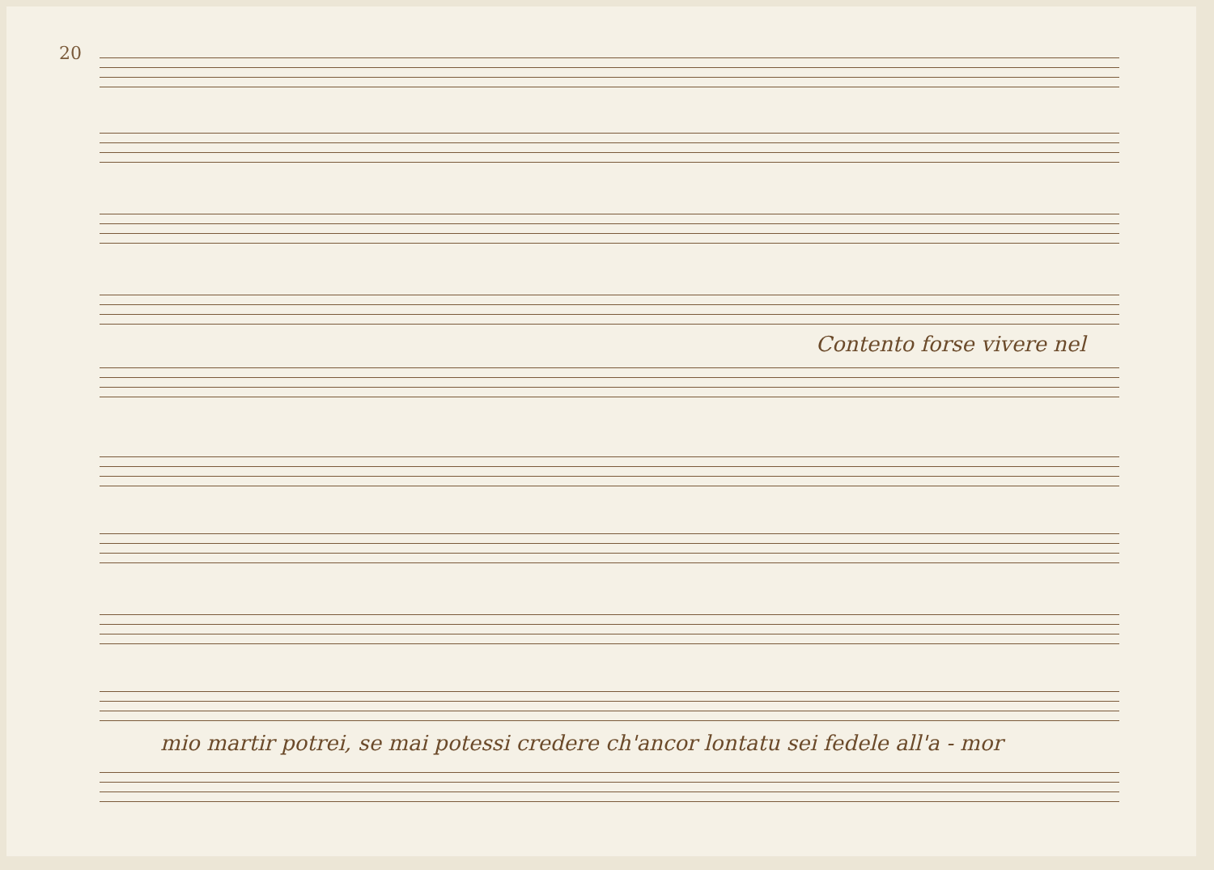20
Contento forse vivere nel
mio martir potrei, se mai potessi credere ch'ancor lontatu sei fedele all'a - mor